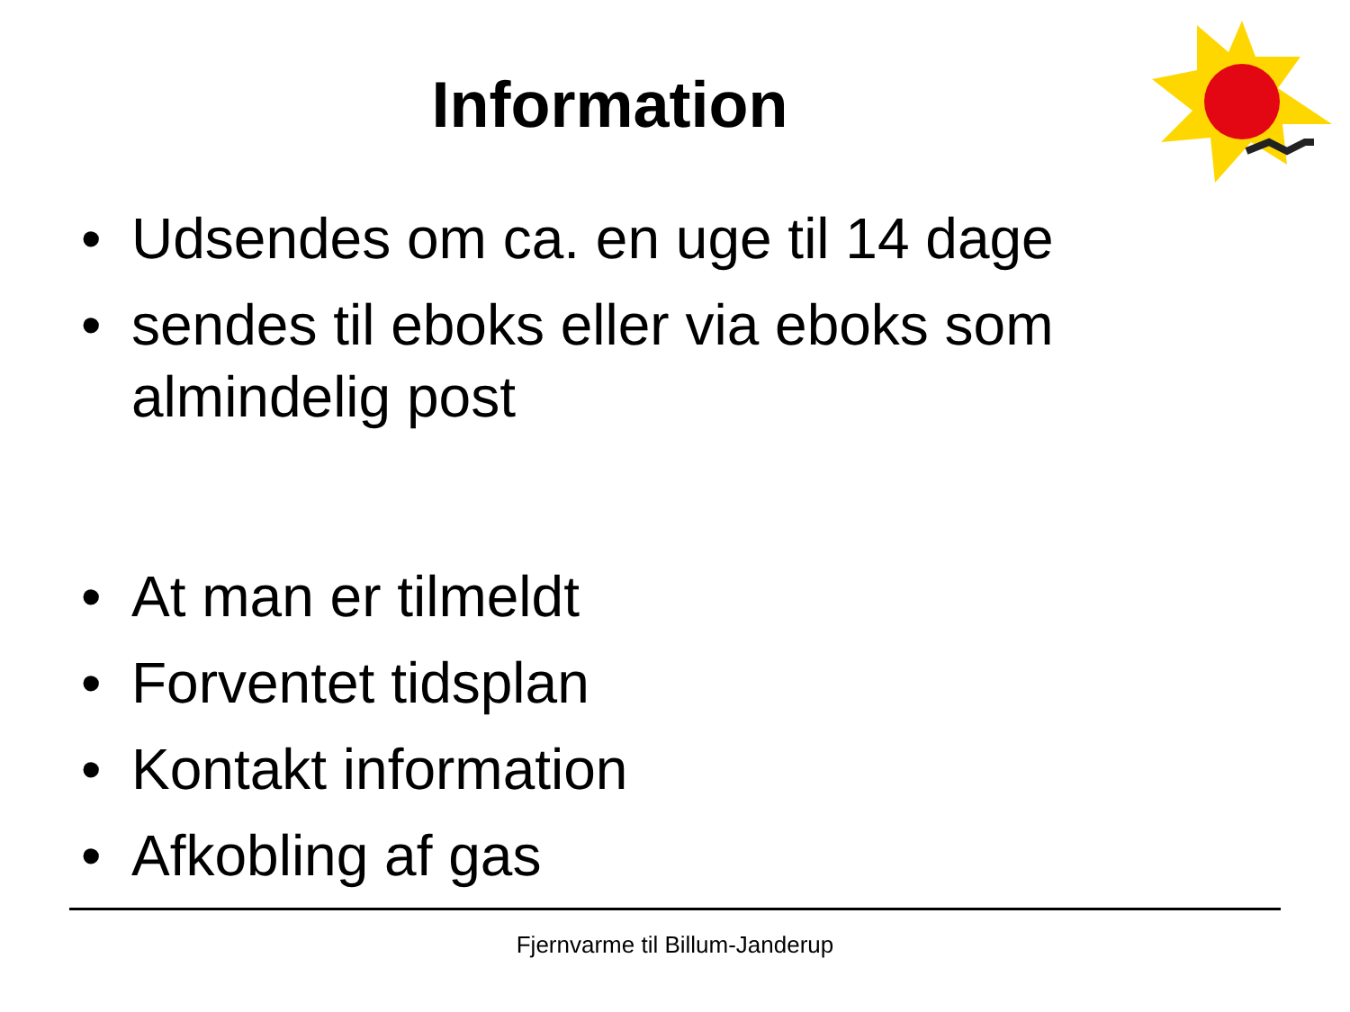Information
• Udsendes om ca. en uge til 14 dage
• sendes til eboks eller via eboks som almindelig post
• At man er tilmeldt
• Forventet tidsplan
• Kontakt information
• Afkobling af gas
Fjernvarme til Billum-Janderup